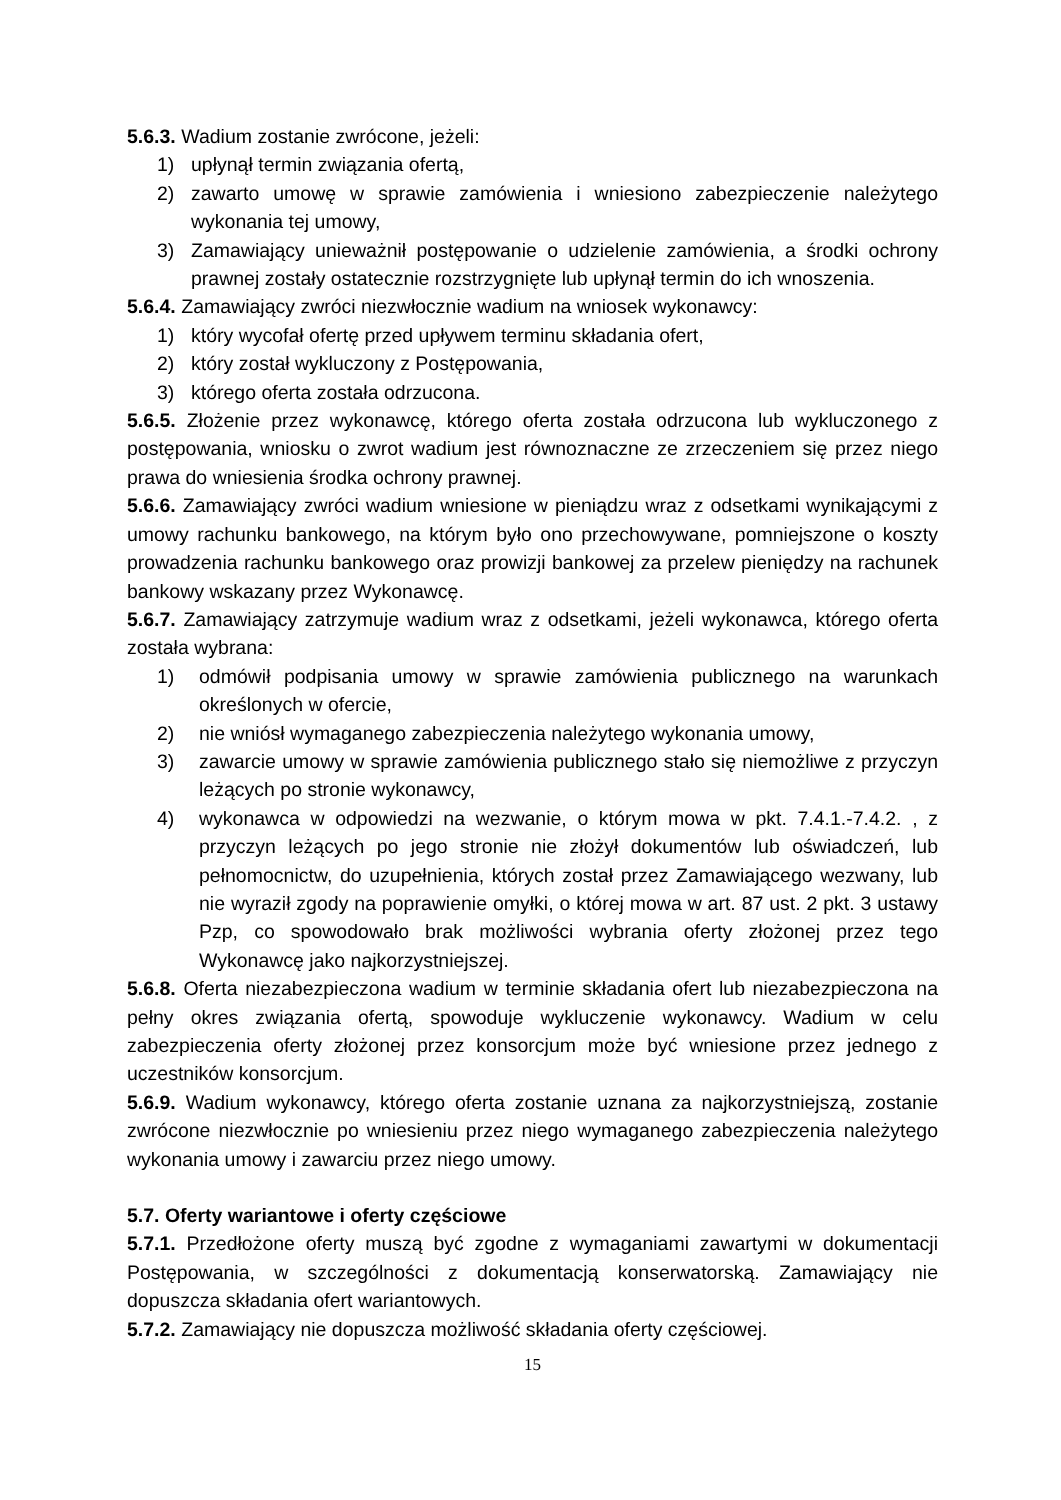5.6.3. Wadium zostanie zwrócone, jeżeli:
1) upłynął termin związania ofertą,
2) zawarto umowę w sprawie zamówienia i wniesiono zabezpieczenie należytego wykonania tej umowy,
3) Zamawiający unieważnił postępowanie o udzielenie zamówienia, a środki ochrony prawnej zostały ostatecznie rozstrzygnięte lub upłynął termin do ich wnoszenia.
5.6.4. Zamawiający zwróci niezwłocznie wadium na wniosek wykonawcy:
1) który wycofał ofertę przed upływem terminu składania ofert,
2) który został wykluczony z Postępowania,
3) którego oferta została odrzucona.
5.6.5. Złożenie przez wykonawcę, którego oferta została odrzucona lub wykluczonego z postępowania, wniosku o zwrot wadium jest równoznaczne ze zrzeczeniem się przez niego prawa do wniesienia środka ochrony prawnej.
5.6.6. Zamawiający zwróci wadium wniesione w pieniądzu wraz z odsetkami wynikającymi z umowy rachunku bankowego, na którym było ono przechowywane, pomniejszone o koszty prowadzenia rachunku bankowego oraz prowizji bankowej za przelew pieniędzy na rachunek bankowy wskazany przez Wykonawcę.
5.6.7. Zamawiający zatrzymuje wadium wraz z odsetkami, jeżeli wykonawca, którego oferta została wybrana:
1) odmówił podpisania umowy w sprawie zamówienia publicznego na warunkach określonych w ofercie,
2) nie wniósł wymaganego zabezpieczenia należytego wykonania umowy,
3) zawarcie umowy w sprawie zamówienia publicznego stało się niemożliwe z przyczyn leżących po stronie wykonawcy,
4) wykonawca w odpowiedzi na wezwanie, o którym mowa w pkt. 7.4.1.-7.4.2. , z przyczyn leżących po jego stronie nie złożył dokumentów lub oświadczeń, lub pełnomocnictw, do uzupełnienia, których został przez Zamawiającego wezwany, lub nie wyraził zgody na poprawienie omyłki, o której mowa w art. 87 ust. 2 pkt. 3 ustawy Pzp, co spowodowało brak możliwości wybrania oferty złożonej przez tego Wykonawcę jako najkorzystniejszej.
5.6.8. Oferta niezabezpieczona wadium w terminie składania ofert lub niezabezpieczona na pełny okres związania ofertą, spowoduje wykluczenie wykonawcy. Wadium w celu zabezpieczenia oferty złożonej przez konsorcjum może być wniesione przez jednego z uczestników konsorcjum.
5.6.9. Wadium wykonawcy, którego oferta zostanie uznana za najkorzystniejszą, zostanie zwrócone niezwłocznie po wniesieniu przez niego wymaganego zabezpieczenia należytego wykonania umowy i zawarciu przez niego umowy.
5.7. Oferty wariantowe i oferty częściowe
5.7.1. Przedłożone oferty muszą być zgodne z wymaganiami zawartymi w dokumentacji Postępowania, w szczególności z dokumentacją konserwatorską. Zamawiający nie dopuszcza składania ofert wariantowych.
5.7.2. Zamawiający nie dopuszcza możliwość składania oferty częściowej.
15